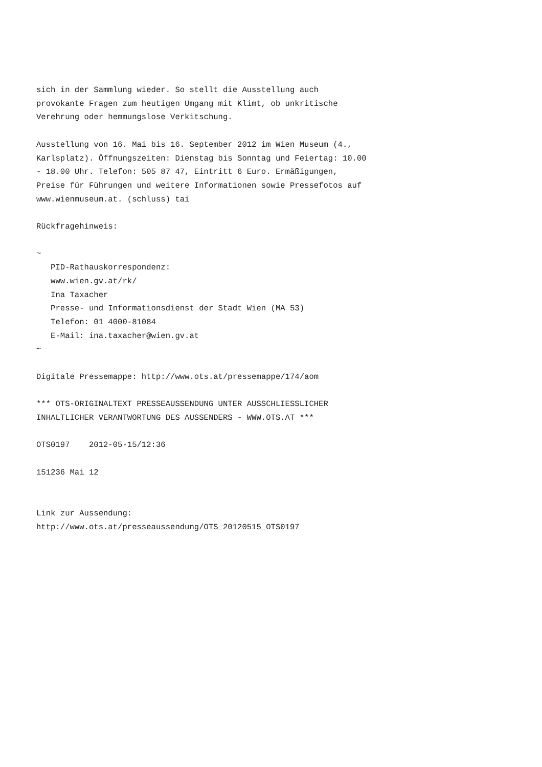sich in der Sammlung wieder. So stellt die Ausstellung auch
provokante Fragen zum heutigen Umgang mit Klimt, ob unkritische
Verehrung oder hemmungslose Verkitschung.

Ausstellung von 16. Mai bis 16. September 2012 im Wien Museum (4.,
Karlsplatz). Öffnungszeiten: Dienstag bis Sonntag und Feiertag: 10.00
- 18.00 Uhr. Telefon: 505 87 47, Eintritt 6 Euro. Ermäßigungen,
Preise für Führungen und weitere Informationen sowie Pressefotos auf
www.wienmuseum.at. (schluss) tai

Rückfragehinweis:

~
   PID-Rathauskorrespondenz:
   www.wien.gv.at/rk/
   Ina Taxacher
   Presse- und Informationsdienst der Stadt Wien (MA 53)
   Telefon: 01 4000-81084
   E-Mail: ina.taxacher@wien.gv.at
~

Digitale Pressemappe: http://www.ots.at/pressemappe/174/aom

*** OTS-ORIGINALTEXT PRESSEAUSSENDUNG UNTER AUSSCHLIESSLICHER
INHALTLICHER VERANTWORTUNG DES AUSSENDERS - WWW.OTS.AT ***

OTS0197    2012-05-15/12:36

151236 Mai 12


Link zur Aussendung:
http://www.ots.at/presseaussendung/OTS_20120515_OTS0197